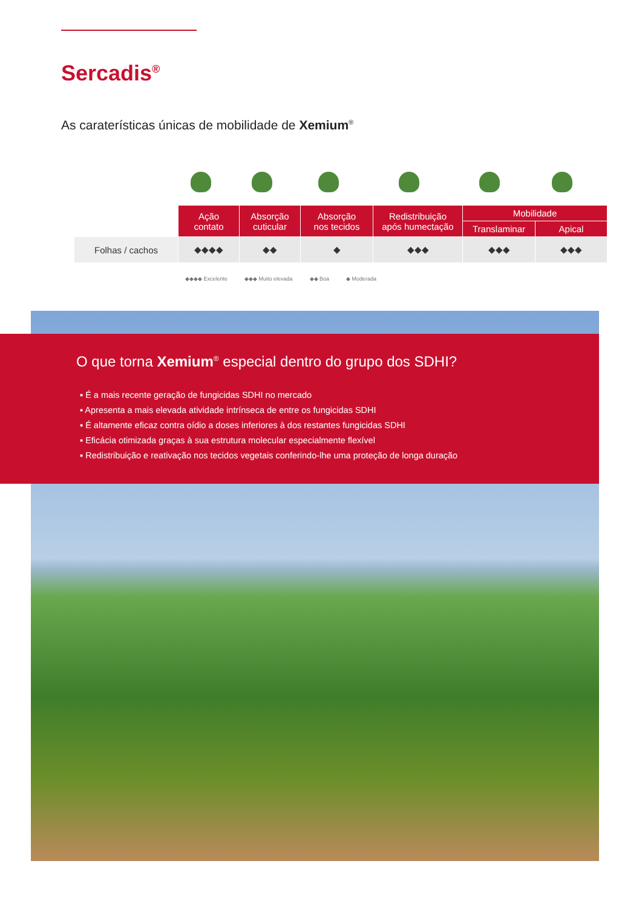Sercadis<sup>®</sup>
As caraterísticas únicas de mobilidade de Xemium<sup>®</sup>
| | Ação contato | Absorção cuticular | Absorção nos tecidos | Redistribuição após humectação | Mobilidade | |
| --- | --- | --- | --- | --- | --- | --- |
| | | | | | Translaminar | Apical |
| Folhas / cachos | ◆◆◆◆ | ◆◆ | ◆ | ◆◆◆ | ◆◆◆ | ◆◆◆ |
◆◆◆◆ Excelente ◆◆◆ Muito elevada ◆◆ Boa ◆ Moderada
O que torna Xemium<sup>®</sup> especial dentro do grupo dos SDHI?
▪ É a mais recente geração de fungicidas SDHI no mercado
▪ Apresenta a mais elevada atividade intrínseca de entre os fungicidas SDHI
▪ É altamente eficaz contra oídio a doses inferiores à dos restantes fungicidas SDHI
▪ Eficácia otimizada graças à sua estrutura molecular especialmente flexível
▪ Redistribuição e reativação nos tecidos vegetais conferindo-lhe uma proteção de longa duração